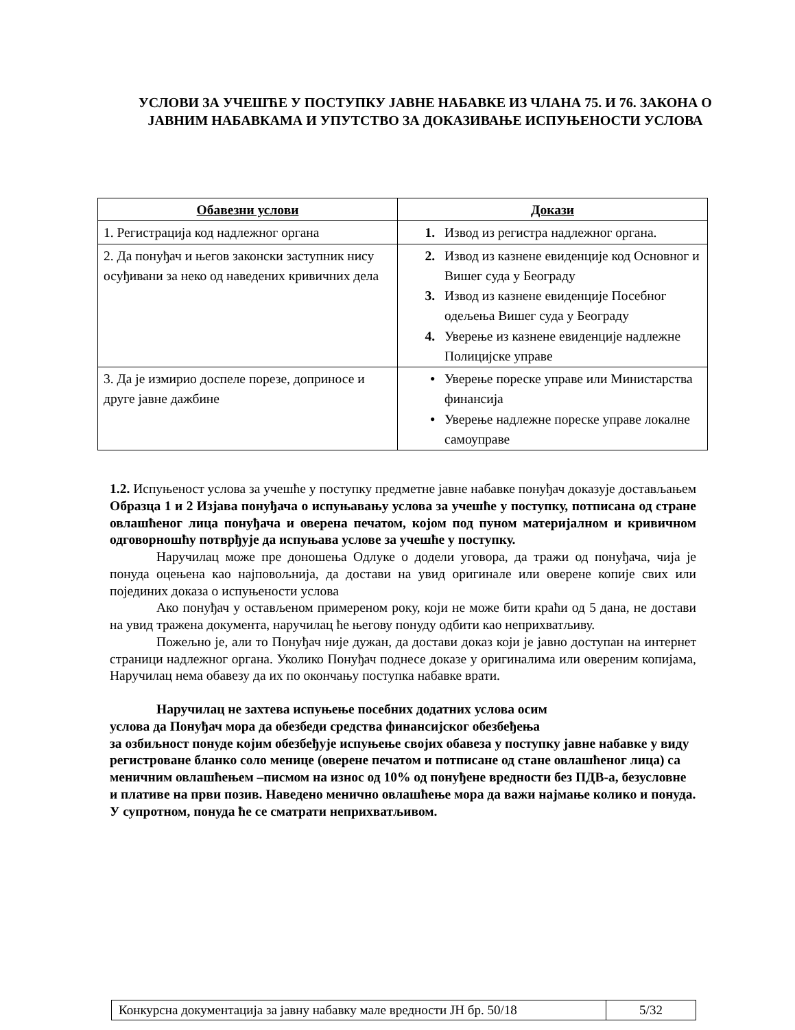УСЛОВИ ЗА УЧЕШЋЕ У ПОСТУПКУ ЈАВНЕ НАБАВКЕ ИЗ ЧЛАНА 75. И 76. ЗАКОНА О ЈАВНИМ НАБАВКАМА И УПУТСТВО ЗА ДОКАЗИВАЊЕ ИСПУЊЕНОСТИ УСЛОВА
| Обавезни услови | Докази |
| --- | --- |
| 1. Регистрација код надлежног органа | 1. Извод из регистра надлежног органа. |
| 2. Да понуђач и његов законски заступник нису осуђивани за неко од наведених кривичних дела | 2. Извод из казнене евиденције код Основног и Вишег суда у Београду 3. Извод из казнене евиденције Посебног одељења Вишег суда у Београду 4. Уверење из казнене евиденције надлежне Полицијске управе |
| 3. Да је измирио доспеле порезе, доприносе и друге јавне дажбине | • Уверење пореске управе или Министарства финансија • Уверење надлежне пореске управе локалне самоуправе |
1.2. Испуњеност услова за учешће у поступку предметне јавне набавке понуђач доказује достављањем Образца 1 и 2 Изјава понуђача о испуњавању услова за учешће у поступку, потписана од стране овлашћеног лица понуђача и оверена печатом, којом под пуном материјалном и кривичном одговорношћу потврђује да испуњава услове за учешће у поступку.
Наручилац може пре доношења Одлуке о додели уговора, да тражи од понуђача, чија је понуда оцењена као најповољнија, да достави на увид оригинале или оверене копије свих или појединих доказа о испуњености услова
Ако понуђач у остављеном примереном року, који не може бити краћи од 5 дана, не достави на увид тражена документа, наручилац ће његову понуду одбити као неприхватљиву.
Пожељно је, али то Понуђач није дужан, да достави доказ који је јавно доступан на интернет страници надлежног органа. Уколико Понуђач поднесе доказе у оригиналима или овереним копијама, Наручилац нема обавезу да их по окончању поступка набавке врати.
Наручилац не захтева испуњење посебних додатних услова осим
услова да Понуђач мора да обезбеди средства финансијског обезбеђења
за озбиљност понуде којим обезбеђује испуњење својих обавеза у поступку јавне набавке у виду регистроване бланко соло менице (оверене печатом и потписане од стане овлашћеног лица) са меничним овлашћењем –писмом на износ од 10% од понуђене вредности без ПДВ-а, безусловне и плативе на први позив. Наведено менично овлашћење мора да важи најмање колико и понуда. У супротном, понуда ће се сматрати неприхватљивом.
| Конкурсна документација за јавну набавку мале вредности ЈН бр. 50/18 | 5/32 |